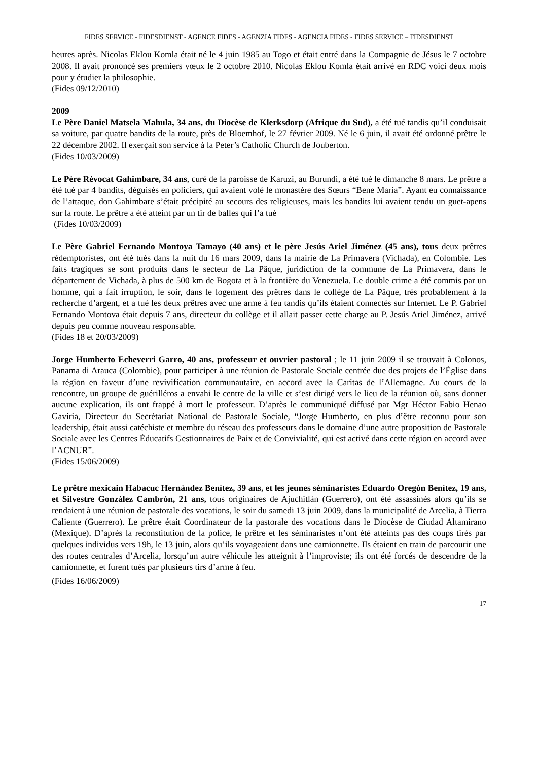FIDES SERVICE - FIDESDIENST - AGENCE FIDES - AGENZIA FIDES - AGENCIA FIDES - FIDES SERVICE – FIDESDIENST
heures après. Nicolas Eklou Komla était né le 4 juin 1985 au Togo et était entré dans la Compagnie de Jésus le 7 octobre 2008. Il avait prononcé ses premiers vœux le 2 octobre 2010. Nicolas Eklou Komla était arrivé en RDC voici deux mois pour y étudier la philosophie.
(Fides 09/12/2010)
2009
Le Père Daniel Matsela Mahula, 34 ans, du Diocèse de Klerksdorp (Afrique du Sud), a été tué tandis qu’il conduisait sa voiture, par quatre bandits de la route, près de Bloemhof, le 27 février 2009. Né le 6 juin, il avait été ordonné prêtre le 22 décembre 2002. Il exerçait son service à la Peter’s Catholic Church de Jouberton.
(Fides 10/03/2009)
Le Père Révocat Gahimbare, 34 ans, curé de la paroisse de Karuzi, au Burundi, a été tué le dimanche 8 mars. Le prêtre a été tué par 4 bandits, déguisés en policiers, qui avaient volé le monastère des Sœurs “Bene Maria”. Ayant eu connaissance de l’attaque, don Gahimbare s’était précipité au secours des religieuses, mais les bandits lui avaient tendu un guet-apens sur la route. Le prêtre a été atteint par un tir de balles qui l’a tué
(Fides 10/03/2009)
Le Père Gabriel Fernando Montoya Tamayo (40 ans) et le père Jesús Ariel Jiménez (45 ans), tous deux prêtres rédemptoristes, ont été tués dans la nuit du 16 mars 2009, dans la mairie de La Primavera (Vichada), en Colombie. Les faits tragiques se sont produits dans le secteur de La Pâque, juridiction de la commune de La Primavera, dans le département de Vichada, à plus de 500 km de Bogota et à la frontière du Venezuela. Le double crime a été commis par un homme, qui a fait irruption, le soir, dans le logement des prêtres dans le collège de La Pâque, très probablement à la recherche d’argent, et a tué les deux prêtres avec une arme à feu tandis qu’ils étaient connectés sur Internet. Le P. Gabriel Fernando Montova était depuis 7 ans, directeur du collège et il allait passer cette charge au P. Jesús Ariel Jiménez, arrivé depuis peu comme nouveau responsable.
(Fides 18 et 20/03/2009)
Jorge Humberto Echeverri Garro, 40 ans, professeur et ouvrier pastoral ; le 11 juin 2009 il se trouvait à Colonos, Panama di Arauca (Colombie), pour participer à une réunion de Pastorale Sociale centrée due des projets de l’Église dans la région en faveur d’une revivification communautaire, en accord avec la Caritas de l’Allemagne. Au cours de la rencontre, un groupe de guérilléros a envahi le centre de la ville et s’est dirigé vers le lieu de la réunion où, sans donner aucune explication, ils ont frappé à mort le professeur. D’après le communiqué diffusé par Mgr Héctor Fabio Henao Gaviria, Directeur du Secrétariat National de Pastorale Sociale, “Jorge Humberto, en plus d’être reconnu pour son leadership, était aussi catéchiste et membre du réseau des professeurs dans le domaine d’une autre proposition de Pastorale Sociale avec les Centres Éducatifs Gestionnaires de Paix et de Convivialité, qui est activé dans cette région en accord avec l’ACNUR”.
(Fides 15/06/2009)
Le prêtre mexicain Habacuc Hernández Benítez, 39 ans, et les jeunes séminaristes Eduardo Oregón Benítez, 19 ans, et Silvestre González Cambrón, 21 ans, tous originaires de Ajuchitlán (Guerrero), ont été assassinés alors qu’ils se rendaient à une réunion de pastorale des vocations, le soir du samedi 13 juin 2009, dans la municipalité de Arcelia, à Tierra Caliente (Guerrero). Le prêtre était Coordinateur de la pastorale des vocations dans le Diocèse de Ciudad Altamirano (Mexique). D’après la reconstitution de la police, le prêtre et les séminaristes n’ont été atteints pas des coups tirés par quelques individus vers 19h, le 13 juin, alors qu’ils voyageaient dans une camionnette. Ils étaient en train de parcourir une des routes centrales d’Arcelia, lorsqu’un autre véhicule les atteignit à l’improviste; ils ont été forcés de descendre de la camionnette, et furent tués par plusieurs tirs d’arme à feu.
(Fides 16/06/2009)
17